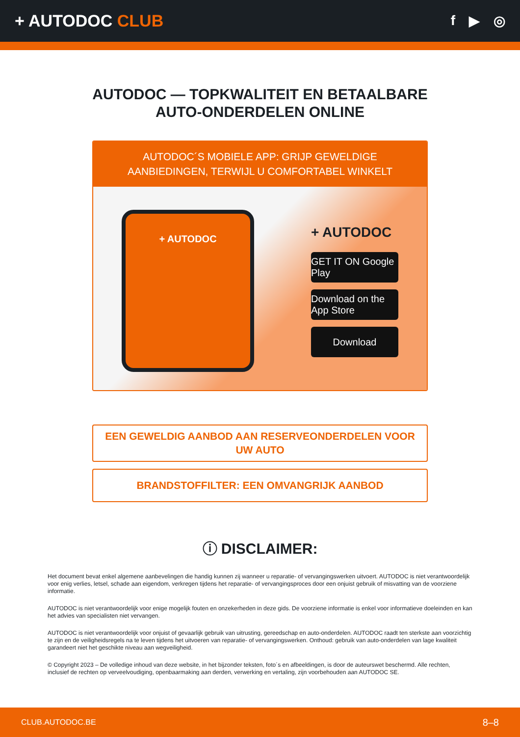+ AUTODOC CLUB
f ▶ ◎
AUTODOC — TOPKWALITEIT EN BETAALBARE AUTO-ONDERDELEN ONLINE
AUTODOC´S MOBIELE APP: GRIJP GEWELDIGE AANBIEDINGEN, TERWIJL U COMFORTABEL WINKELT
+ AUTODOC
+ AUTODOC
GET IT ON Google Play
Download on the App Store
Download
EEN GEWELDIG AANBOD AAN RESERVEONDERDELEN VOOR UW AUTO
BRANDSTOFFILTER: EEN OMVANGRIJK AANBOD
ⓘ DISCLAIMER:
Het document bevat enkel algemene aanbevelingen die handig kunnen zij wanneer u reparatie- of vervangingswerken uitvoert. AUTODOC is niet verantwoordelijk voor enig verlies, letsel, schade aan eigendom, verkregen tijdens het reparatie- of vervangingsproces door een onjuist gebruik of misvatting van de voorziene informatie.
AUTODOC is niet verantwoordelijk voor enige mogelijk fouten en onzekerheden in deze gids. De voorziene informatie is enkel voor informatieve doeleinden en kan het advies van specialisten niet vervangen.
AUTODOC is niet verantwoordelijk voor onjuist of gevaarlijk gebruik van uitrusting, gereedschap en auto-onderdelen. AUTODOC raadt ten sterkste aan voorzichtig te zijn en de veiligheidsregels na te leven tijdens het uitvoeren van reparatie- of vervangingswerken. Onthoud: gebruik van auto-onderdelen van lage kwaliteit garandeert niet het geschikte niveau aan wegveiligheid.
© Copyright 2023 – De volledige inhoud van deze website, in het bijzonder teksten, foto´s en afbeeldingen, is door de auteurswet beschermd. Alle rechten, inclusief de rechten op verveelvoudiging, openbaarmaking aan derden, verwerking en vertaling, zijn voorbehouden aan AUTODOC SE.
CLUB.AUTODOC.BE 8–8